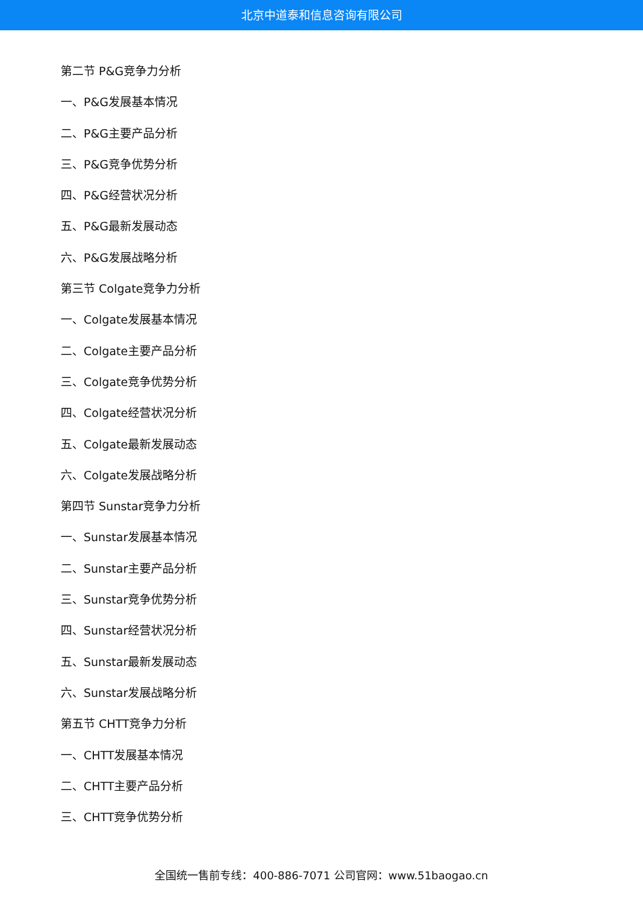北京中道泰和信息咨询有限公司
第二节 P&G竞争力分析
一、P&G发展基本情况
二、P&G主要产品分析
三、P&G竞争优势分析
四、P&G经营状况分析
五、P&G最新发展动态
六、P&G发展战略分析
第三节 Colgate竞争力分析
一、Colgate发展基本情况
二、Colgate主要产品分析
三、Colgate竞争优势分析
四、Colgate经营状况分析
五、Colgate最新发展动态
六、Colgate发展战略分析
第四节 Sunstar竞争力分析
一、Sunstar发展基本情况
二、Sunstar主要产品分析
三、Sunstar竞争优势分析
四、Sunstar经营状况分析
五、Sunstar最新发展动态
六、Sunstar发展战略分析
第五节 CHTT竞争力分析
一、CHTT发展基本情况
二、CHTT主要产品分析
三、CHTT竞争优势分析
全国统一售前专线：400-886-7071 公司官网：www.51baogao.cn